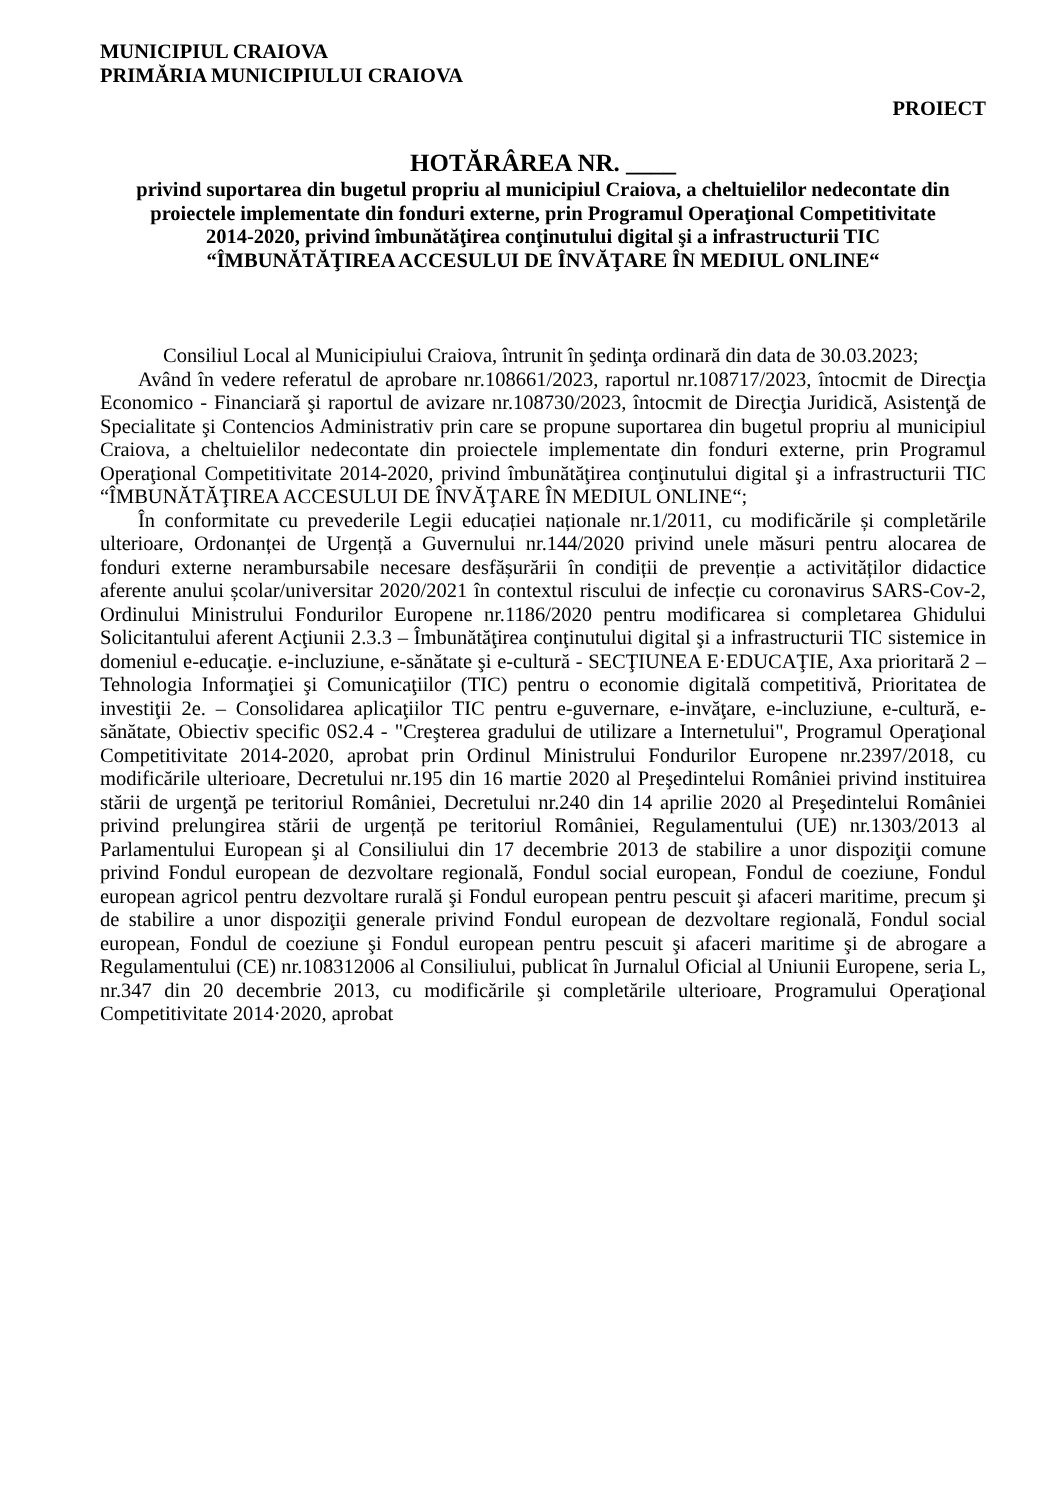MUNICIPIUL CRAIOVA
PRIMĂRIA MUNICIPIULUI CRAIOVA
PROIECT
HOTĂRÂREA NR. ____
privind suportarea din bugetul propriu al municipiul Craiova, a cheltuielilor nedecontate din proiectele implementate din fonduri externe, prin Programul Operaţional Competitivitate 2014-2020, privind îmbunătăţirea conţinutului digital şi a infrastructurii TIC “ÎMBUNĂTĂŢIREA ACCESULUI DE ÎNVĂŢARE ÎN MEDIUL ONLINE“
Consiliul Local al Municipiului Craiova, întrunit în şedinţa ordinară din data de 30.03.2023;
Având în vedere referatul de aprobare nr.108661/2023, raportul nr.108717/2023, întocmit de Direcţia Economico - Financiară şi raportul de avizare nr.108730/2023, întocmit de Direcţia Juridică, Asistenţă de Specialitate şi Contencios Administrativ prin care se propune suportarea din bugetul propriu al municipiul Craiova, a cheltuielilor nedecontate din proiectele implementate din fonduri externe, prin Programul Operaţional Competitivitate 2014-2020, privind îmbunătăţirea conţinutului digital şi a infrastructurii TIC “ÎMBUNĂTĂŢIREA ACCESULUI DE ÎNVĂŢARE ÎN MEDIUL ONLINE“;
În conformitate cu prevederile Legii educației naționale nr.1/2011, cu modificările și completările ulterioare, Ordonanței de Urgență a Guvernului nr.144/2020 privind unele măsuri pentru alocarea de fonduri externe nerambursabile necesare desfășurării în condiții de prevenție a activităților didactice aferente anului școlar/universitar 2020/2021 în contextul riscului de infecție cu coronavirus SARS-Cov-2, Ordinului Ministrului Fondurilor Europene nr.1186/2020 pentru modificarea si completarea Ghidului Solicitantului aferent Acţiunii 2.3.3 – Îmbunătăţirea conţinutului digital şi a infrastructurii TIC sistemice in domeniul e-educaţie. e-incluziune, e-sănătate şi e-cultură - SECŢIUNEA E·EDUCAŢIE, Axa prioritară 2 – Tehnologia Informaţiei şi Comunicaţiilor (TIC) pentru o economie digitală competitivă, Prioritatea de investiţii 2e. – Consolidarea aplicaţiilor TIC pentru e-guvernare, e-invăţare, e-incluziune, e-cultură, e-sănătate, Obiectiv specific 0S2.4 - "Creşterea gradului de utilizare a Internetului", Programul Operaţional Competitivitate 2014-2020, aprobat prin Ordinul Ministrului Fondurilor Europene nr.2397/2018, cu modificările ulterioare, Decretului nr.195 din 16 martie 2020 al Preşedintelui României privind instituirea stării de urgenţă pe teritoriul României, Decretului nr.240 din 14 aprilie 2020 al Preşedintelui României privind prelungirea stării de urgență pe teritoriul României, Regulamentului (UE) nr.1303/2013 al Parlamentului European şi al Consiliului din 17 decembrie 2013 de stabilire a unor dispoziţii comune privind Fondul european de dezvoltare regională, Fondul social european, Fondul de coeziune, Fondul european agricol pentru dezvoltare rurală şi Fondul european pentru pescuit şi afaceri maritime, precum şi de stabilire a unor dispoziţii generale privind Fondul european de dezvoltare regională, Fondul social european, Fondul de coeziune şi Fondul european pentru pescuit şi afaceri maritime şi de abrogare a Regulamentului (CE) nr.108312006 al Consiliului, publicat în Jurnalul Oficial al Uniunii Europene, seria L, nr.347 din 20 decembrie 2013, cu modificările şi completările ulterioare, Programului Operaţional Competitivitate 2014·2020, aprobat